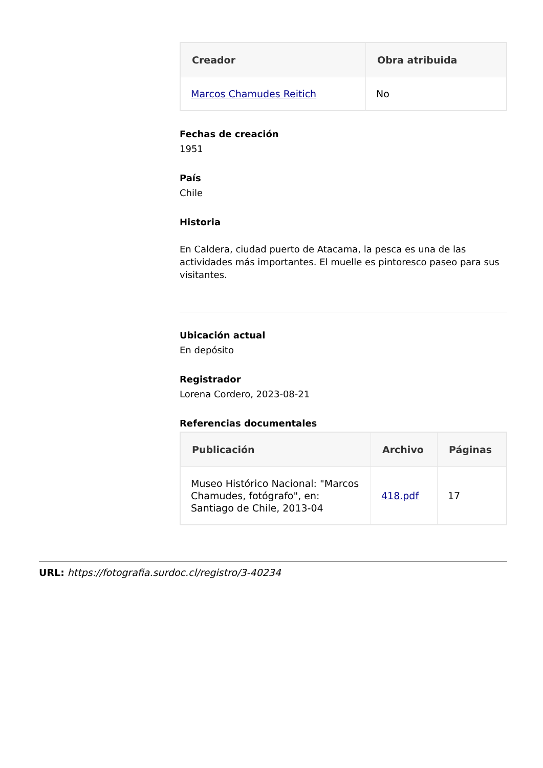| Creador | Obra atribuida |
| --- | --- |
| Marcos Chamudes Reitich | No |
Fechas de creación
1951
País
Chile
Historia
En Caldera, ciudad puerto de Atacama, la pesca es una de las actividades más importantes. El muelle es pintoresco paseo para sus visitantes.
Ubicación actual
En depósito
Registrador
Lorena Cordero, 2023-08-21
Referencias documentales
| Publicación | Archivo | Páginas |
| --- | --- | --- |
| Museo Histórico Nacional: "Marcos Chamudes, fotógrafo", en: Santiago de Chile, 2013-04 | 418.pdf | 17 |
URL: https://fotografia.surdoc.cl/registro/3-40234